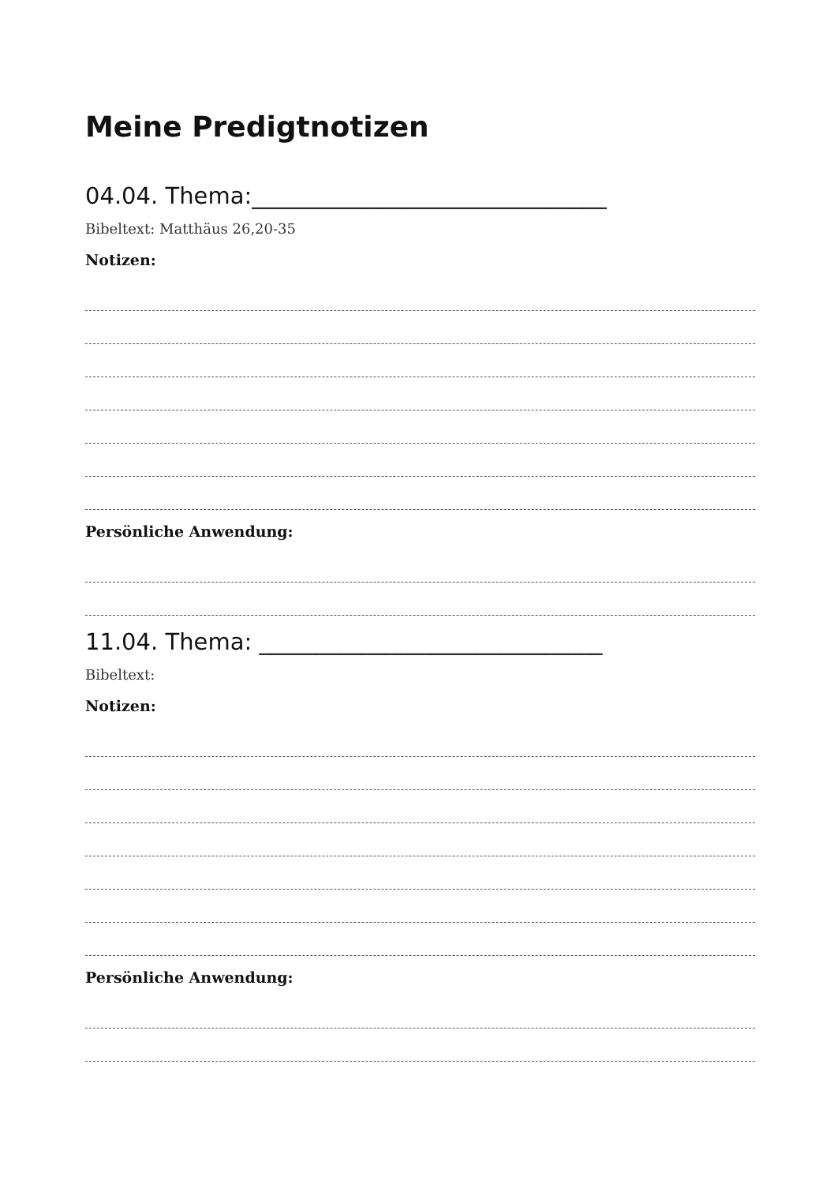Meine Predigtnotizen
04.04. Thema:_______________________________
Bibeltext: Matthäus 26,20-35
Notizen:
Persönliche Anwendung:
11.04. Thema: ______________________________
Bibeltext:
Notizen:
Persönliche Anwendung: